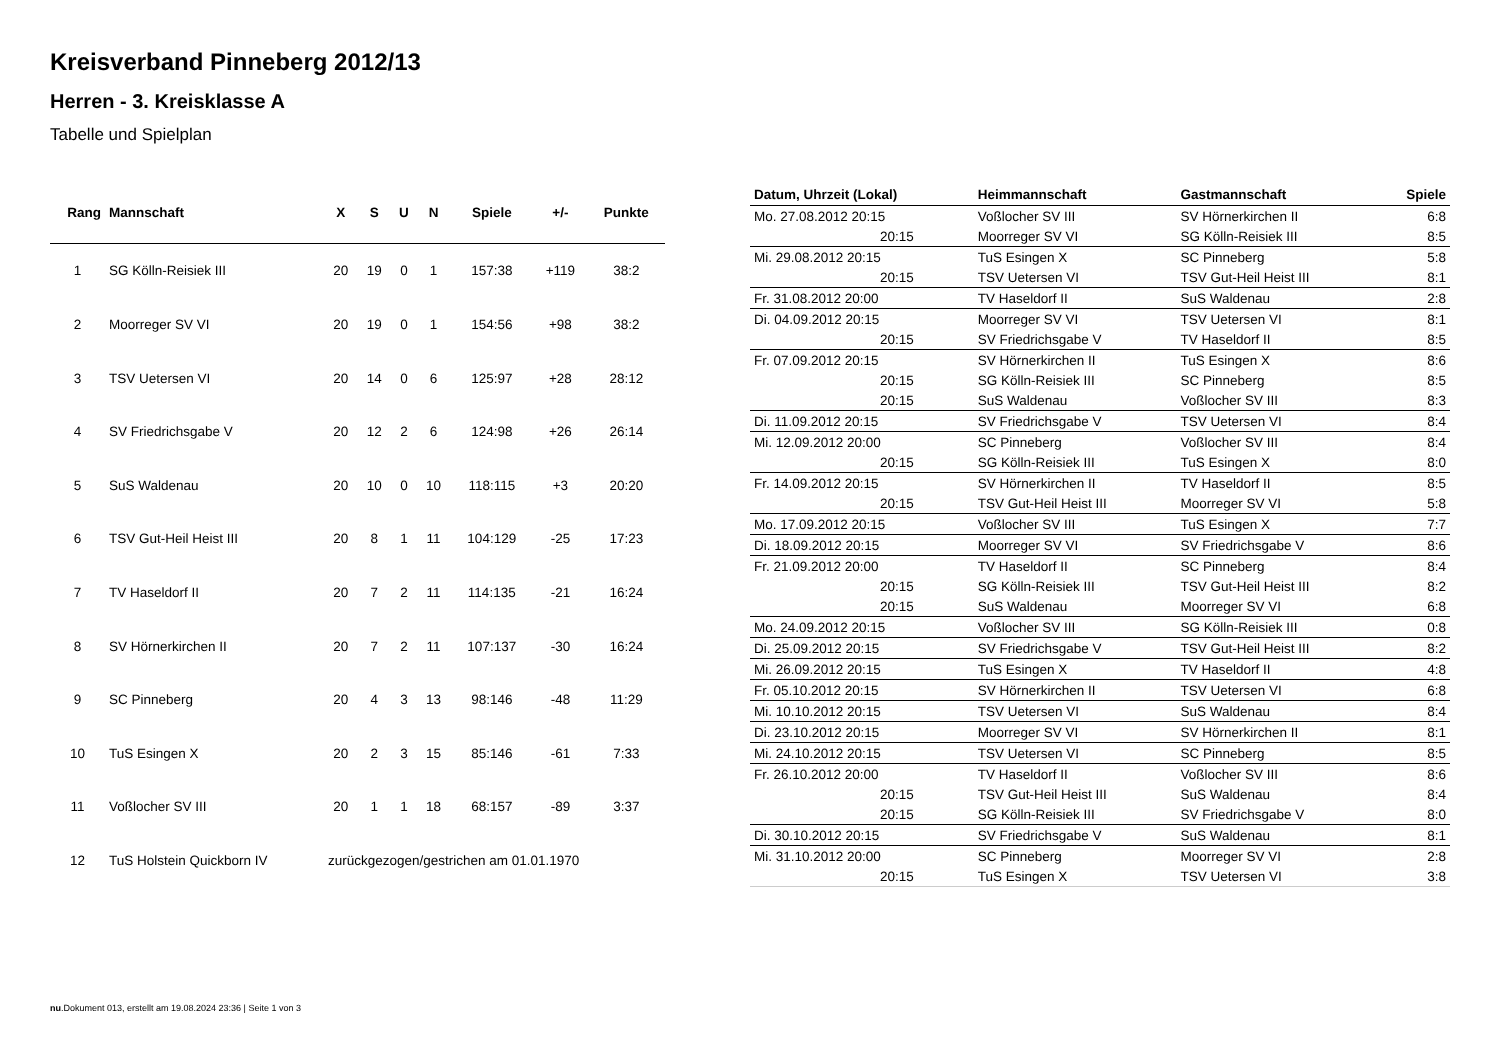Kreisverband Pinneberg 2012/13
Herren - 3. Kreisklasse A
Tabelle und Spielplan
| Rang | Mannschaft | X | S | U | N | Spiele | +/- | Punkte |
| --- | --- | --- | --- | --- | --- | --- | --- | --- |
| 1 | SG Kölln-Reisiek III | 20 | 19 | 0 | 1 | 157:38 | +119 | 38:2 |
| 2 | Moorreger SV VI | 20 | 19 | 0 | 1 | 154:56 | +98 | 38:2 |
| 3 | TSV Uetersen VI | 20 | 14 | 0 | 6 | 125:97 | +28 | 28:12 |
| 4 | SV Friedrichsgabe V | 20 | 12 | 2 | 6 | 124:98 | +26 | 26:14 |
| 5 | SuS Waldenau | 20 | 10 | 0 | 10 | 118:115 | +3 | 20:20 |
| 6 | TSV Gut-Heil Heist III | 20 | 8 | 1 | 11 | 104:129 | -25 | 17:23 |
| 7 | TV Haseldorf II | 20 | 7 | 2 | 11 | 114:135 | -21 | 16:24 |
| 8 | SV Hörnerkirchen II | 20 | 7 | 2 | 11 | 107:137 | -30 | 16:24 |
| 9 | SC Pinneberg | 20 | 4 | 3 | 13 | 98:146 | -48 | 11:29 |
| 10 | TuS Esingen X | 20 | 2 | 3 | 15 | 85:146 | -61 | 7:33 |
| 11 | Voßlocher SV III | 20 | 1 | 1 | 18 | 68:157 | -89 | 3:37 |
| 12 | TuS Holstein Quickborn IV | zurückgezogen/gestrichen am 01.01.1970 | | | | | | |
| Datum, Uhrzeit (Lokal) | Heimmannschaft | Gastmannschaft | Spiele |
| --- | --- | --- | --- |
| Mo. 27.08.2012 20:15 | Voßlocher SV III | SV Hörnerkirchen II | 6:8 |
| 20:15 | Moorreger SV VI | SG Kölln-Reisiek III | 8:5 |
| Mi. 29.08.2012 20:15 | TuS Esingen X | SC Pinneberg | 5:8 |
| 20:15 | TSV Uetersen VI | TSV Gut-Heil Heist III | 8:1 |
| Fr. 31.08.2012 20:00 | TV Haseldorf II | SuS Waldenau | 2:8 |
| Di. 04.09.2012 20:15 | Moorreger SV VI | TSV Uetersen VI | 8:1 |
| 20:15 | SV Friedrichsgabe V | TV Haseldorf II | 8:5 |
| Fr. 07.09.2012 20:15 | SV Hörnerkirchen II | TuS Esingen X | 8:6 |
| 20:15 | SG Kölln-Reisiek III | SC Pinneberg | 8:5 |
| 20:15 | SuS Waldenau | Voßlocher SV III | 8:3 |
| Di. 11.09.2012 20:15 | SV Friedrichsgabe V | TSV Uetersen VI | 8:4 |
| Mi. 12.09.2012 20:00 | SC Pinneberg | Voßlocher SV III | 8:4 |
| 20:15 | SG Kölln-Reisiek III | TuS Esingen X | 8:0 |
| Fr. 14.09.2012 20:15 | SV Hörnerkirchen II | TV Haseldorf II | 8:5 |
| 20:15 | TSV Gut-Heil Heist III | Moorreger SV VI | 5:8 |
| Mo. 17.09.2012 20:15 | Voßlocher SV III | TuS Esingen X | 7:7 |
| Di. 18.09.2012 20:15 | Moorreger SV VI | SV Friedrichsgabe V | 8:6 |
| Fr. 21.09.2012 20:00 | TV Haseldorf II | SC Pinneberg | 8:4 |
| 20:15 | SG Kölln-Reisiek III | TSV Gut-Heil Heist III | 8:2 |
| 20:15 | SuS Waldenau | Moorreger SV VI | 6:8 |
| Mo. 24.09.2012 20:15 | Voßlocher SV III | SG Kölln-Reisiek III | 0:8 |
| Di. 25.09.2012 20:15 | SV Friedrichsgabe V | TSV Gut-Heil Heist III | 8:2 |
| Mi. 26.09.2012 20:15 | TuS Esingen X | TV Haseldorf II | 4:8 |
| Fr. 05.10.2012 20:15 | SV Hörnerkirchen II | TSV Uetersen VI | 6:8 |
| Mi. 10.10.2012 20:15 | TSV Uetersen VI | SuS Waldenau | 8:4 |
| Di. 23.10.2012 20:15 | Moorreger SV VI | SV Hörnerkirchen II | 8:1 |
| Mi. 24.10.2012 20:15 | TSV Uetersen VI | SC Pinneberg | 8:5 |
| Fr. 26.10.2012 20:00 | TV Haseldorf II | Voßlocher SV III | 8:6 |
| 20:15 | TSV Gut-Heil Heist III | SuS Waldenau | 8:4 |
| 20:15 | SG Kölln-Reisiek III | SV Friedrichsgabe V | 8:0 |
| Di. 30.10.2012 20:15 | SV Friedrichsgabe V | SuS Waldenau | 8:1 |
| Mi. 31.10.2012 20:00 | SC Pinneberg | Moorreger SV VI | 2:8 |
| 20:15 | TuS Esingen X | TSV Uetersen VI | 3:8 |
nu.Dokument 013, erstellt am 19.08.2024 23:36 | Seite 1 von 3